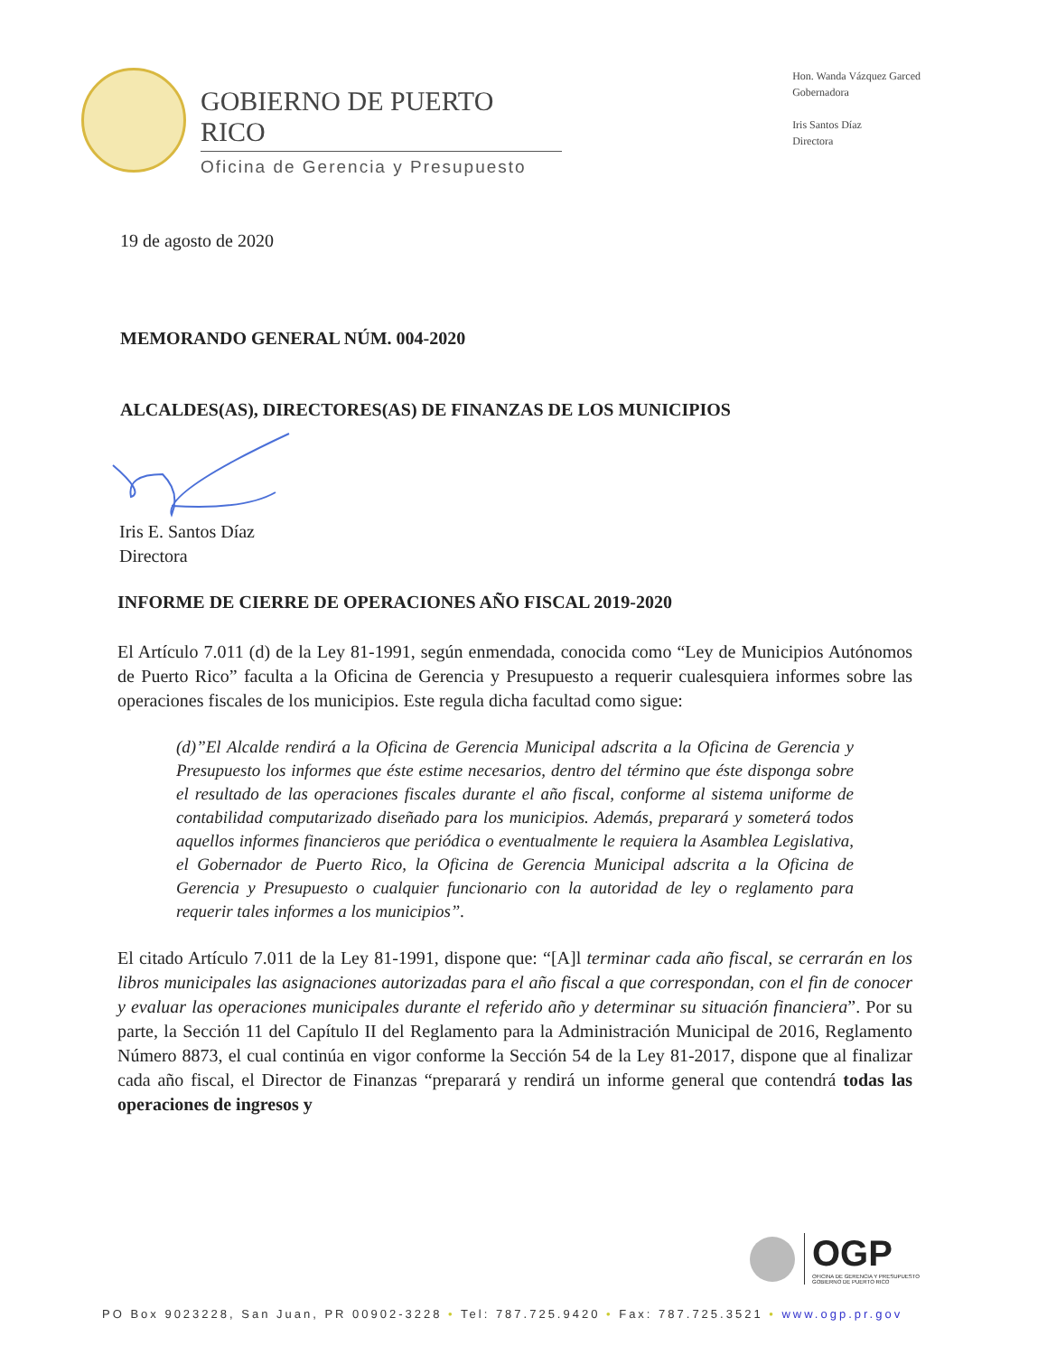GOBIERNO DE PUERTO RICO
Oficina de Gerencia y Presupuesto
Hon. Wanda Vázquez Garced
Gobernadora
Iris Santos Díaz
Directora
19 de agosto de 2020
MEMORANDO GENERAL NÚM. 004-2020
ALCALDES(AS), DIRECTORES(AS) DE FINANZAS DE LOS MUNICIPIOS
Iris E. Santos Díaz
Directora
INFORME DE CIERRE DE OPERACIONES AÑO FISCAL 2019-2020
El Artículo 7.011 (d) de la Ley 81-1991, según enmendada, conocida como “Ley de Municipios Autónomos de Puerto Rico” faculta a la Oficina de Gerencia y Presupuesto a requerir cualesquiera informes sobre las operaciones fiscales de los municipios. Este regula dicha facultad como sigue:
(d)”El Alcalde rendirá a la Oficina de Gerencia Municipal adscrita a la Oficina de Gerencia y Presupuesto los informes que éste estime necesarios, dentro del término que éste disponga sobre el resultado de las operaciones fiscales durante el año fiscal, conforme al sistema uniforme de contabilidad computarizado diseñado para los municipios. Además, preparará y someterá todos aquellos informes financieros que periódica o eventualmente le requiera la Asamblea Legislativa, el Gobernador de Puerto Rico, la Oficina de Gerencia Municipal adscrita a la Oficina de Gerencia y Presupuesto o cualquier funcionario con la autoridad de ley o reglamento para requerir tales informes a los municipios”.
El citado Artículo 7.011 de la Ley 81-1991, dispone que: “[A]l terminar cada año fiscal, se cerrarán en los libros municipales las asignaciones autorizadas para el año fiscal a que correspondan, con el fin de conocer y evaluar las operaciones municipales durante el referido año y determinar su situación financiera”. Por su parte, la Sección 11 del Capítulo II del Reglamento para la Administración Municipal de 2016, Reglamento Número 8873, el cual continúa en vigor conforme la Sección 54 de la Ley 81-2017, dispone que al finalizar cada año fiscal, el Director de Finanzas “preparará y rendirá un informe general que contendrá todas las operaciones de ingresos y
OGP
OFICINA DE GERENCIA Y PRESUPUESTO
GOBIERNO DE PUERTO RICO
PO Box 9023228, San Juan, PR 00902-3228 • Tel: 787.725.9420 • Fax: 787.725.3521 • www.ogp.pr.gov